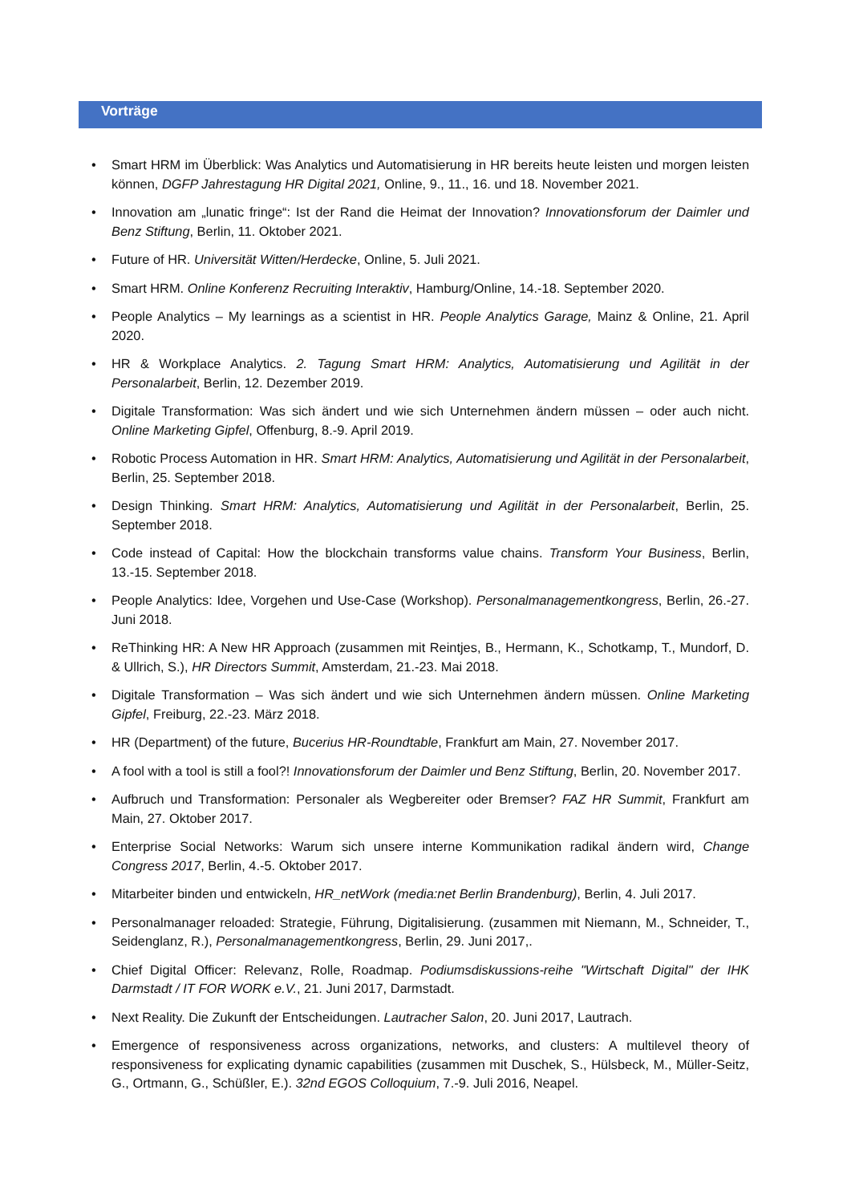Vorträge
• Smart HRM im Überblick: Was Analytics und Automatisierung in HR bereits heute leisten und morgen leisten können, DGFP Jahrestagung HR Digital 2021, Online, 9., 11., 16. und 18. November 2021.
• Innovation am „lunatic fringe“: Ist der Rand die Heimat der Innovation? Innovationsforum der Daimler und Benz Stiftung, Berlin, 11. Oktober 2021.
• Future of HR. Universität Witten/Herdecke, Online, 5. Juli 2021.
• Smart HRM. Online Konferenz Recruiting Interaktiv, Hamburg/Online, 14.-18. September 2020.
• People Analytics – My learnings as a scientist in HR. People Analytics Garage, Mainz & Online, 21. April 2020.
• HR & Workplace Analytics. 2. Tagung Smart HRM: Analytics, Automatisierung und Agilität in der Personalarbeit, Berlin, 12. Dezember 2019.
• Digitale Transformation: Was sich ändert und wie sich Unternehmen ändern müssen – oder auch nicht. Online Marketing Gipfel, Offenburg, 8.-9. April 2019.
• Robotic Process Automation in HR. Smart HRM: Analytics, Automatisierung und Agilität in der Personalarbeit, Berlin, 25. September 2018.
• Design Thinking. Smart HRM: Analytics, Automatisierung und Agilität in der Personalarbeit, Berlin, 25. September 2018.
• Code instead of Capital: How the blockchain transforms value chains. Transform Your Business, Berlin, 13.-15. September 2018.
• People Analytics: Idee, Vorgehen und Use-Case (Workshop). Personalmanagementkongress, Berlin, 26.-27. Juni 2018.
• ReThinking HR: A New HR Approach (zusammen mit Reintjes, B., Hermann, K., Schotkamp, T., Mundorf, D. & Ullrich, S.), HR Directors Summit, Amsterdam, 21.-23. Mai 2018.
• Digitale Transformation – Was sich ändert und wie sich Unternehmen ändern müssen. Online Marketing Gipfel, Freiburg, 22.-23. März 2018.
• HR (Department) of the future, Bucerius HR-Roundtable, Frankfurt am Main, 27. November 2017.
• A fool with a tool is still a fool?! Innovationsforum der Daimler und Benz Stiftung, Berlin, 20. November 2017.
• Aufbruch und Transformation: Personaler als Wegbereiter oder Bremser? FAZ HR Summit, Frankfurt am Main, 27. Oktober 2017.
• Enterprise Social Networks: Warum sich unsere interne Kommunikation radikal ändern wird, Change Congress 2017, Berlin, 4.-5. Oktober 2017.
• Mitarbeiter binden und entwickeln, HR_netWork (media:net Berlin Brandenburg), Berlin, 4. Juli 2017.
• Personalmanager reloaded: Strategie, Führung, Digitalisierung. (zusammen mit Niemann, M., Schneider, T., Seidenglanz, R.), Personalmanagementkongress, Berlin, 29. Juni 2017,.
• Chief Digital Officer: Relevanz, Rolle, Roadmap. Podiumsdiskussions-reihe "Wirtschaft Digital" der IHK Darmstadt / IT FOR WORK e.V., 21. Juni 2017, Darmstadt.
• Next Reality. Die Zukunft der Entscheidungen. Lautracher Salon, 20. Juni 2017, Lautrach.
• Emergence of responsiveness across organizations, networks, and clusters: A multilevel theory of responsiveness for explicating dynamic capabilities (zusammen mit Duschek, S., Hülsbeck, M., Müller-Seitz, G., Ortmann, G., Schüßler, E.). 32nd EGOS Colloquium, 7.-9. Juli 2016, Neapel.